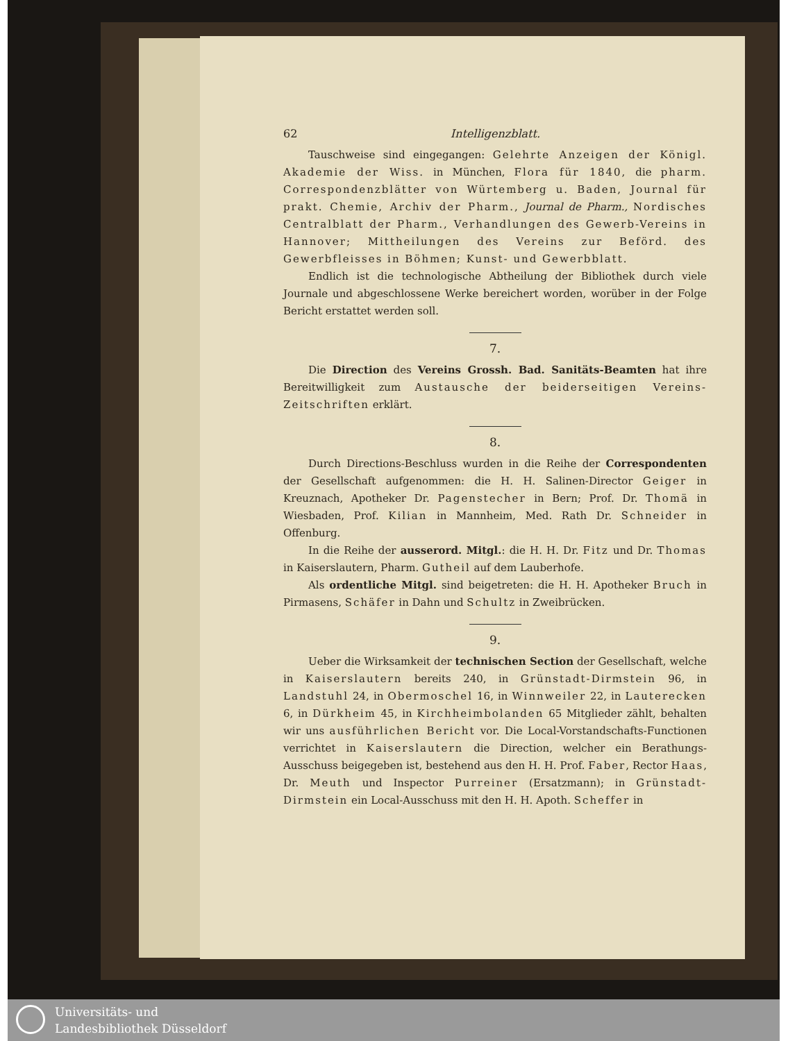62 Intelligenzblatt.
Tauschweise sind eingegangen: Gelehrte Anzeigen der Königl. Akademie der Wiss. in München, Flora für 1840, die pharm. Correspondenzblätter von Würtemberg u. Baden, Journal für prakt. Chemie, Archiv der Pharm., Journal de Pharm., Nordisches Centralblatt der Pharm., Verhandlungen des Gewerb-Vereins in Hannover; Mittheilungen des Vereins zur Beförd. des Gewerbfleisses in Böhmen; Kunst- und Gewerbblatt.
Endlich ist die technologische Abtheilung der Bibliothek durch viele Journale und abgeschlossene Werke bereichert worden, worüber in der Folge Bericht erstattet werden soll.
7.
Die Direction des Vereins Grossh. Bad. Sanitäts-Beamten hat ihre Bereitwilligkeit zum Austausche der beiderseitigen Vereins-Zeitschriften erklärt.
8.
Durch Directions-Beschluss wurden in die Reihe der Correspondenten der Gesellschaft aufgenommen: die H. H. Salinen-Director Geiger in Kreuznach, Apotheker Dr. Pagenstecher in Bern; Prof. Dr. Thomä in Wiesbaden, Prof. Kilian in Mannheim, Med. Rath Dr. Schneider in Offenburg.
In die Reihe der ausserord. Mitgl.: die H. H. Dr. Fitz und Dr. Thomas in Kaiserslautern, Pharm. Gutheil auf dem Lauberhofe.
Als ordentliche Mitgl. sind beigetreten: die H. H. Apotheker Bruch in Pirmasens, Schäfer in Dahn und Schultz in Zweibrücken.
9.
Ueber die Wirksamkeit der technischen Section der Gesellschaft, welche in Kaiserslautern bereits 240, in Grünstadt-Dirmstein 96, in Landstuhl 24, in Obermoschel 16, in Winnweiler 22, in Lauterecken 6, in Dürkheim 45, in Kirchheimbolanden 65 Mitglieder zählt, behalten wir uns ausführlichen Bericht vor. Die Local-Vorstandschafts-Functionen verrichtet in Kaiserslautern die Direction, welcher ein Berathungs-Ausschuss beigegeben ist, bestehend aus den H. H. Prof. Faber, Rector Haas, Dr. Meuth und Inspector Purreiner (Ersatzmann); in Grünstadt-Dirmstein ein Local-Ausschuss mit den H. H. Apoth. Scheffer in
Universitäts- und
Landesbibliothek Düsseldorf